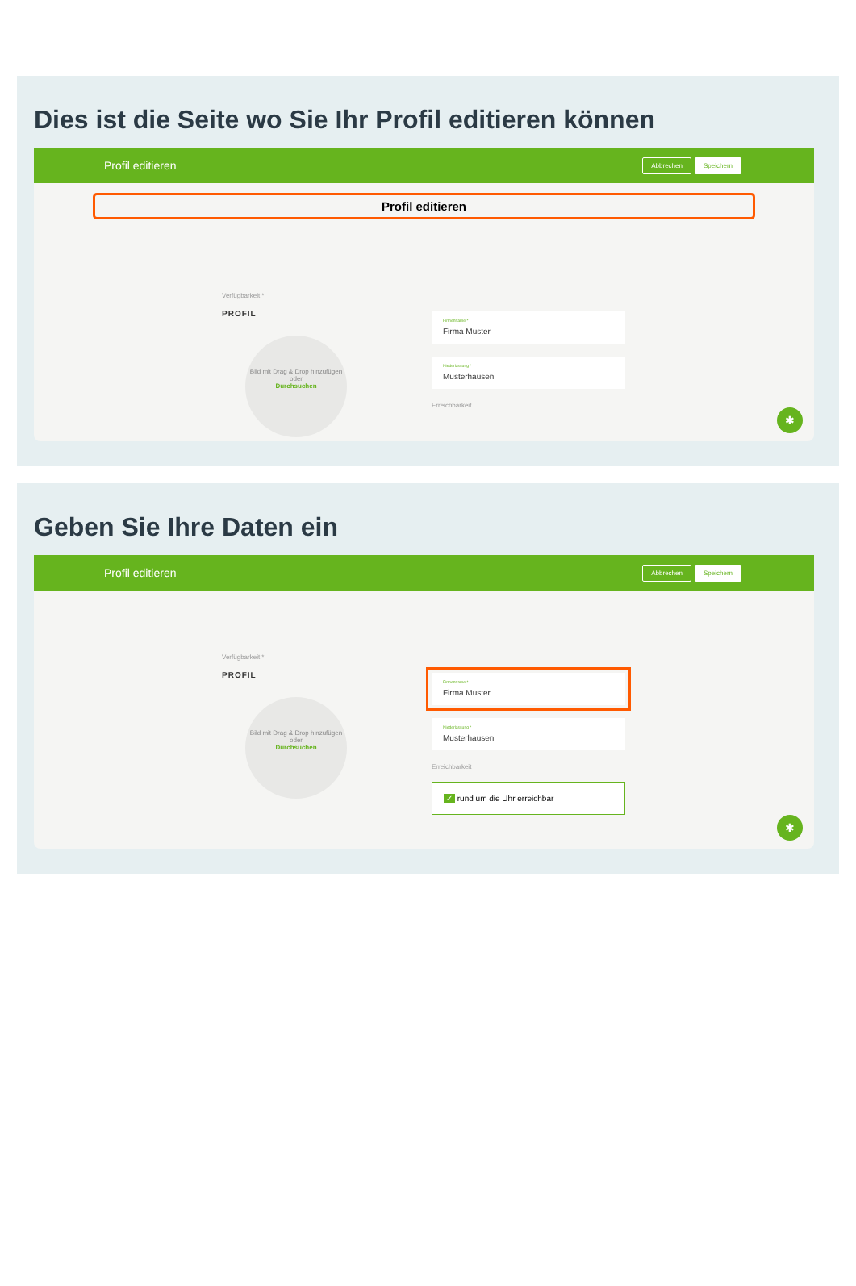Dies ist die Seite wo Sie Ihr Profil editieren können
Profil editieren Abbrechen Speichern
Profil editieren
Verfügbarkeit *
PROFIL
Bild mit Drag & Drop hinzufügen
oder
Durchsuchen
Firmenname *
Firma Muster
Niederlassung *
Musterhausen
Erreichbarkeit
✱
Geben Sie Ihre Daten ein
Profil editieren Abbrechen Speichern
Verfügbarkeit *
PROFIL
Bild mit Drag & Drop hinzufügen
oder
Durchsuchen
Firmenname *
Firma Muster
Niederlassung *
Musterhausen
Erreichbarkeit
✓ rund um die Uhr erreichbar
✱